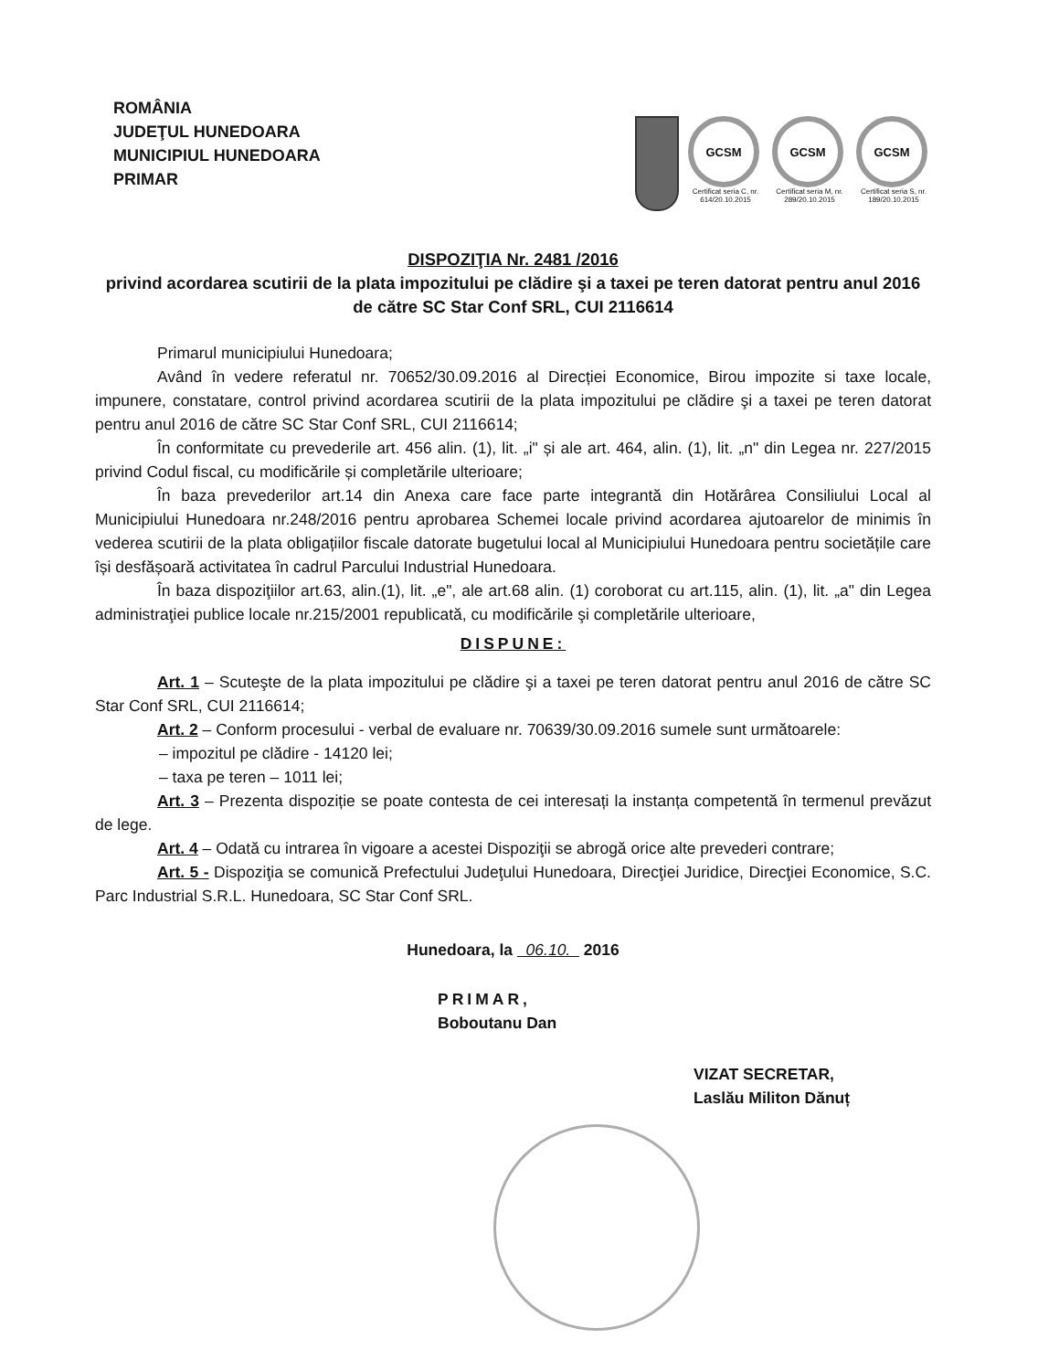ROMÂNIA
JUDEŢUL HUNEDOARA
MUNICIPIUL HUNEDOARA
PRIMAR
GCSM
Certificat seria C, nr. 614/20.10.2015
GCSM
Certificat seria M, nr. 289/20.10.2015
GCSM
Certificat seria S, nr. 189/20.10.2015
DISPOZIŢIA Nr. 2481 /2016
privind acordarea scutirii de la plata impozitului pe clădire şi a taxei pe teren datorat pentru anul 2016 de către SC Star Conf SRL, CUI 2116614
Primarul municipiului Hunedoara;
Având în vedere referatul nr. 70652/30.09.2016 al Direcției Economice, Birou impozite si taxe locale, impunere, constatare, control privind acordarea scutirii de la plata impozitului pe clădire şi a taxei pe teren datorat pentru anul 2016 de către SC Star Conf SRL, CUI 2116614;
În conformitate cu prevederile art. 456 alin. (1), lit. „i" și ale art. 464, alin. (1), lit. „n" din Legea nr. 227/2015 privind Codul fiscal, cu modificările și completările ulterioare;
În baza prevederilor art.14 din Anexa care face parte integrantă din Hotărârea Consiliului Local al Municipiului Hunedoara nr.248/2016 pentru aprobarea Schemei locale privind acordarea ajutoarelor de minimis în vederea scutirii de la plata obligațiilor fiscale datorate bugetului local al Municipiului Hunedoara pentru societățile care își desfășoară activitatea în cadrul Parcului Industrial Hunedoara.
În baza dispoziţiilor art.63, alin.(1), lit. „e", ale art.68 alin. (1) coroborat cu art.115, alin. (1), lit. „a" din Legea administraţiei publice locale nr.215/2001 republicată, cu modificările şi completările ulterioare,
DISPUNE:
Art. 1 – Scuteşte de la plata impozitului pe clădire şi a taxei pe teren datorat pentru anul 2016 de către SC Star Conf SRL, CUI 2116614;
Art. 2 – Conform procesului - verbal de evaluare nr. 70639/30.09.2016 sumele sunt următoarele:
– impozitul pe clădire - 14120 lei;
– taxa pe teren – 1011 lei;
Art. 3 – Prezenta dispoziție se poate contesta de cei interesați la instanța competentă în termenul prevăzut de lege.
Art. 4 – Odată cu intrarea în vigoare a acestei Dispoziţii se abrogă orice alte prevederi contrare;
Art. 5 - Dispoziţia se comunică Prefectului Judeţului Hunedoara, Direcţiei Juridice, Direcţiei Economice, S.C. Parc Industrial S.R.L. Hunedoara, SC Star Conf SRL.
Hunedoara, la 06.10. 2016
PRIMAR,
Boboutanu Dan
VIZAT SECRETAR,
Laslău Militon Dănuț